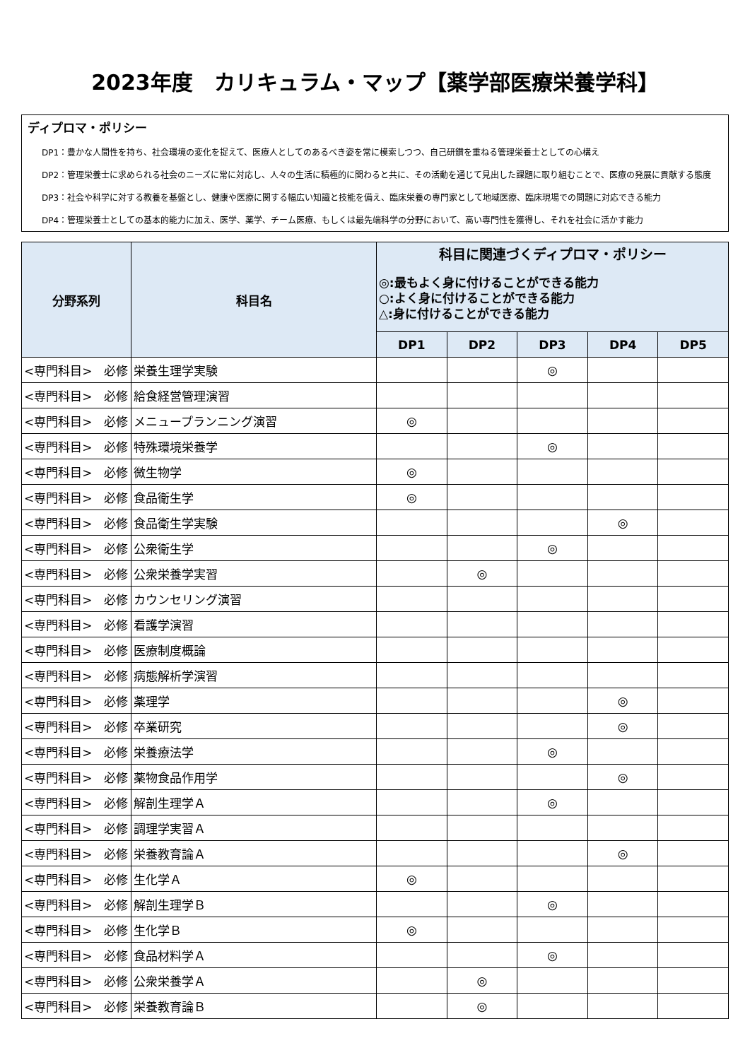2023年度　カリキュラム・マップ【薬学部医療栄養学科】
ディプロマ・ポリシー
DP1：豊かな人間性を持ち、社会環境の変化を捉えて、医療人としてのあるべき姿を常に模索しつつ、自己研鑚を重ねる管理栄養士としての心構え
DP2：管理栄養士に求められる社会のニーズに常に対応し、人々の生活に積極的に関わると共に、その活動を通じて見出した課題に取り組むことで、医療の発展に貢献する態度
DP3：社会や科学に対する教養を基盤とし、健康や医療に関する幅広い知識と技能を備え、臨床栄養の専門家として地域医療、臨床現場での問題に対応できる能力
DP4：管理栄養士としての基本的能力に加え、医学、薬学、チーム医療、もしくは最先端科学の分野において、高い専門性を獲得し、それを社会に活かす能力
| 分野系列 | 科目名 | 科目に関連づくディプロマ・ポリシー ◎:最もよく身に付けることができる能力 ○:よく身に付けることができる能力 △:身に付けることができる能力 | | | | |
| --- | --- | --- | --- | --- | --- | --- |
| | | DP1 | DP2 | DP3 | DP4 | DP5 |
| <専門科目> 必修 | 栄養生理学実験 | | | ◎ | | |
| <専門科目> 必修 | 給食経営管理演習 | | | | | |
| <専門科目> 必修 | メニュープランニング演習 | ◎ | | | | |
| <専門科目> 必修 | 特殊環境栄養学 | | | ◎ | | |
| <専門科目> 必修 | 微生物学 | ◎ | | | | |
| <専門科目> 必修 | 食品衛生学 | ◎ | | | | |
| <専門科目> 必修 | 食品衛生学実験 | | | | ◎ | |
| <専門科目> 必修 | 公衆衛生学 | | | ◎ | | |
| <専門科目> 必修 | 公衆栄養学実習 | | ◎ | | | |
| <専門科目> 必修 | カウンセリング演習 | | | | | |
| <専門科目> 必修 | 看護学演習 | | | | | |
| <専門科目> 必修 | 医療制度概論 | | | | | |
| <専門科目> 必修 | 病態解析学演習 | | | | | |
| <専門科目> 必修 | 薬理学 | | | | ◎ | |
| <専門科目> 必修 | 卒業研究 | | | | ◎ | |
| <専門科目> 必修 | 栄養療法学 | | | ◎ | | |
| <専門科目> 必修 | 薬物食品作用学 | | | | ◎ | |
| <専門科目> 必修 | 解剖生理学Ａ | | | ◎ | | |
| <専門科目> 必修 | 調理学実習Ａ | | | | | |
| <専門科目> 必修 | 栄養教育論Ａ | | | | ◎ | |
| <専門科目> 必修 | 生化学Ａ | ◎ | | | | |
| <専門科目> 必修 | 解剖生理学Ｂ | | | ◎ | | |
| <専門科目> 必修 | 生化学Ｂ | ◎ | | | | |
| <専門科目> 必修 | 食品材料学Ａ | | | ◎ | | |
| <専門科目> 必修 | 公衆栄養学Ａ | | ◎ | | | |
| <専門科目> 必修 | 栄養教育論Ｂ | | ◎ | | | |